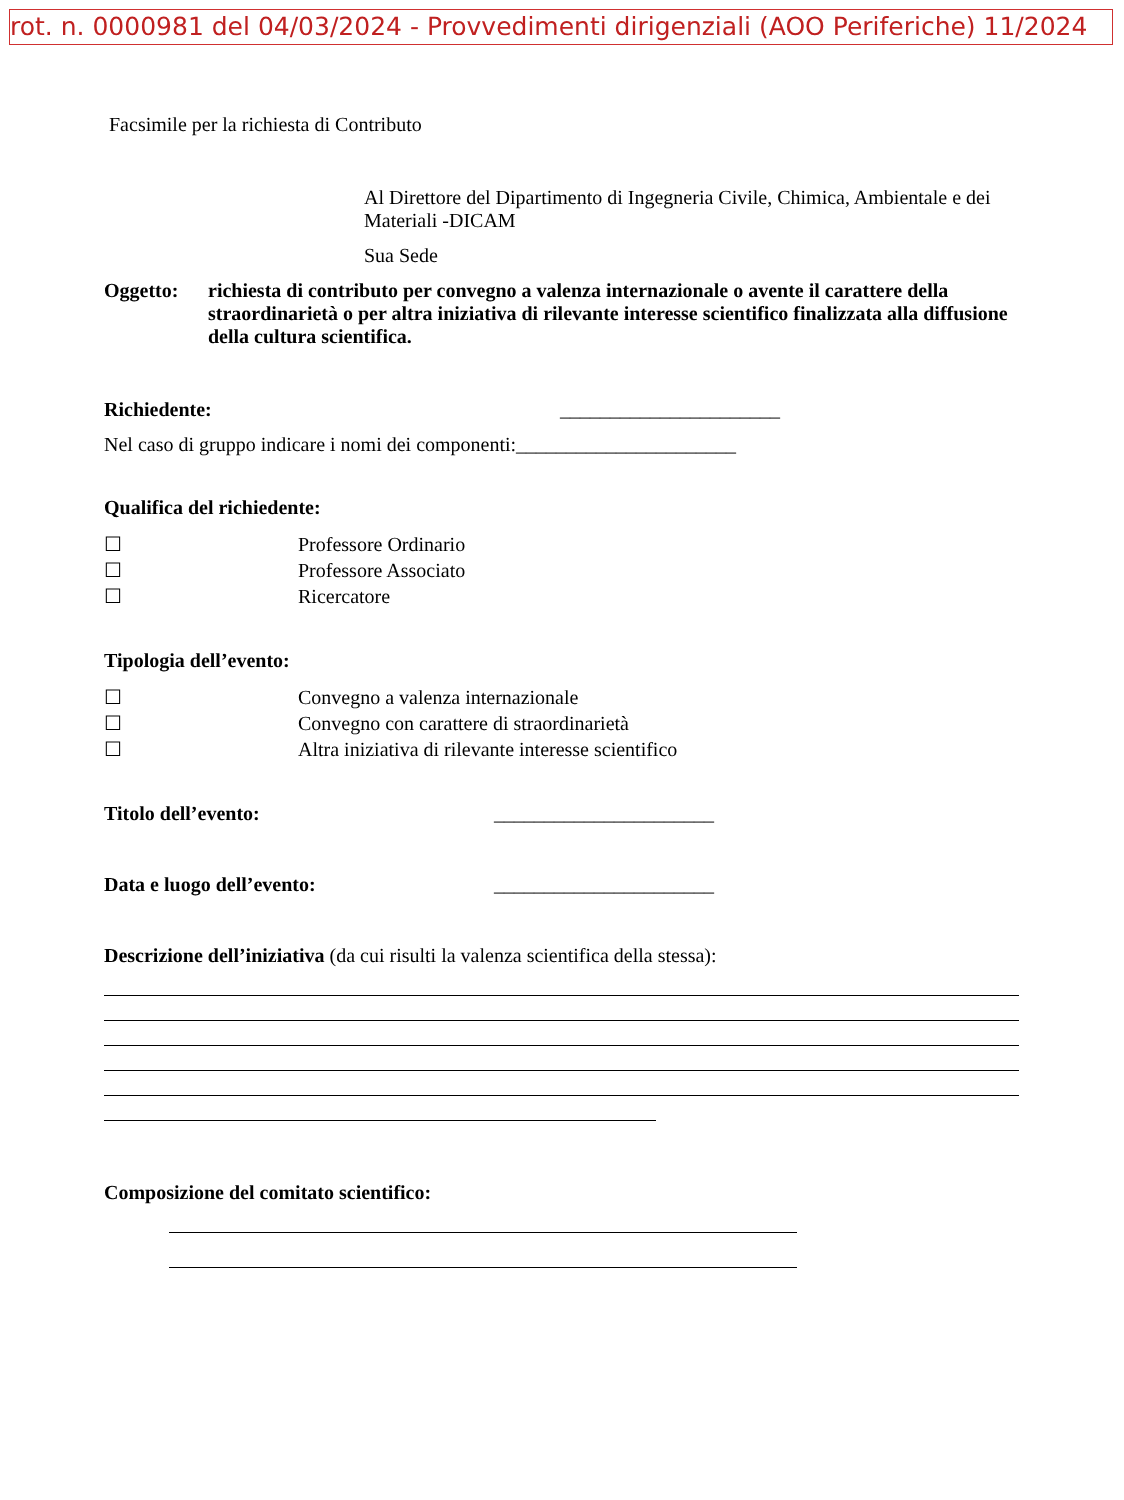rot. n. 0000981 del 04/03/2024 - Provvedimenti dirigenziali (AOO Periferiche) 11/2024
Facsimile per la richiesta di Contributo
Al Direttore del Dipartimento di Ingegneria Civile, Chimica, Ambientale e dei Materiali -DICAM
Sua Sede
Oggetto: richiesta di contributo per convegno a valenza internazionale o avente il carattere della straordinarietà o per altra iniziativa di rilevante interesse scientifico finalizzata alla diffusione della cultura scientifica.
Richiedente: ______________________
Nel caso di gruppo indicare i nomi dei componenti:______________________
Qualifica del richiedente:
☐ Professore Ordinario
☐ Professore Associato
☐ Ricercatore
Tipologia dell’evento:
☐ Convegno a valenza internazionale
☐ Convegno con carattere di straordinarietà
☐ Altra iniziativa di rilevante interesse scientifico
Titolo dell’evento: ______________________
Data e luogo dell’evento: ______________________
Descrizione dell’iniziativa (da cui risulti la valenza scientifica della stessa):
Composizione del comitato scientifico: